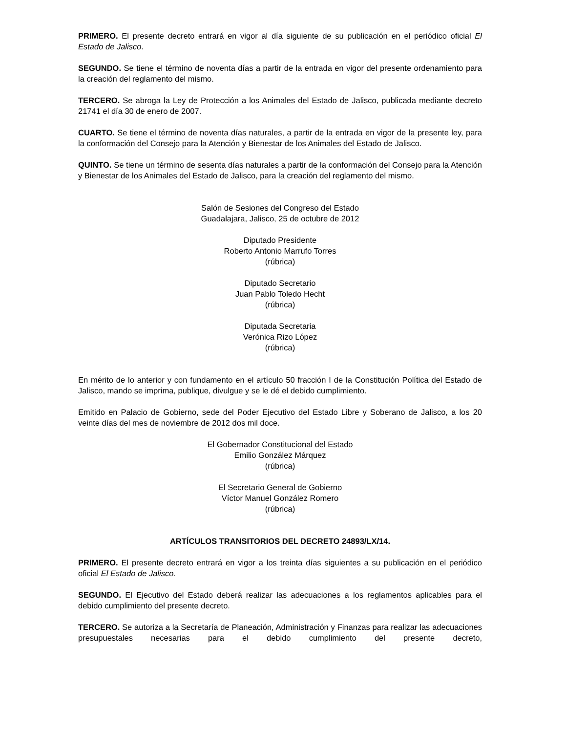PRIMERO. El presente decreto entrará en vigor al día siguiente de su publicación en el periódico oficial El Estado de Jalisco.
SEGUNDO. Se tiene el término de noventa días a partir de la entrada en vigor del presente ordenamiento para la creación del reglamento del mismo.
TERCERO. Se abroga la Ley de Protección a los Animales del Estado de Jalisco, publicada mediante decreto 21741 el día 30 de enero de 2007.
CUARTO. Se tiene el término de noventa días naturales, a partir de la entrada en vigor de la presente ley, para la conformación del Consejo para la Atención y Bienestar de los Animales del Estado de Jalisco.
QUINTO. Se tiene un término de sesenta días naturales a partir de la conformación del Consejo para la Atención y Bienestar de los Animales del Estado de Jalisco, para la creación del reglamento del mismo.
Salón de Sesiones del Congreso del Estado
Guadalajara, Jalisco, 25 de octubre de 2012
Diputado Presidente
Roberto Antonio Marrufo Torres
(rúbrica)
Diputado Secretario
Juan Pablo Toledo Hecht
(rúbrica)
Diputada Secretaria
Verónica Rizo López
(rúbrica)
En mérito de lo anterior y con fundamento en el artículo 50 fracción I de la Constitución Política del Estado de Jalisco, mando se imprima, publique, divulgue y se le dé el debido cumplimiento.
Emitido en Palacio de Gobierno, sede del Poder Ejecutivo del Estado Libre y Soberano de Jalisco, a los 20 veinte días del mes de noviembre de 2012 dos mil doce.
El Gobernador Constitucional del Estado
Emilio González Márquez
(rúbrica)
El Secretario General de Gobierno
Víctor Manuel González Romero
(rúbrica)
ARTÍCULOS TRANSITORIOS DEL DECRETO 24893/LX/14.
PRIMERO. El presente decreto entrará en vigor a los treinta días siguientes a su publicación en el periódico oficial El Estado de Jalisco.
SEGUNDO. El Ejecutivo del Estado deberá realizar las adecuaciones a los reglamentos aplicables para el debido cumplimiento del presente decreto.
TERCERO. Se autoriza a la Secretaría de Planeación, Administración y Finanzas para realizar las adecuaciones presupuestales necesarias para el debido cumplimiento del presente decreto,